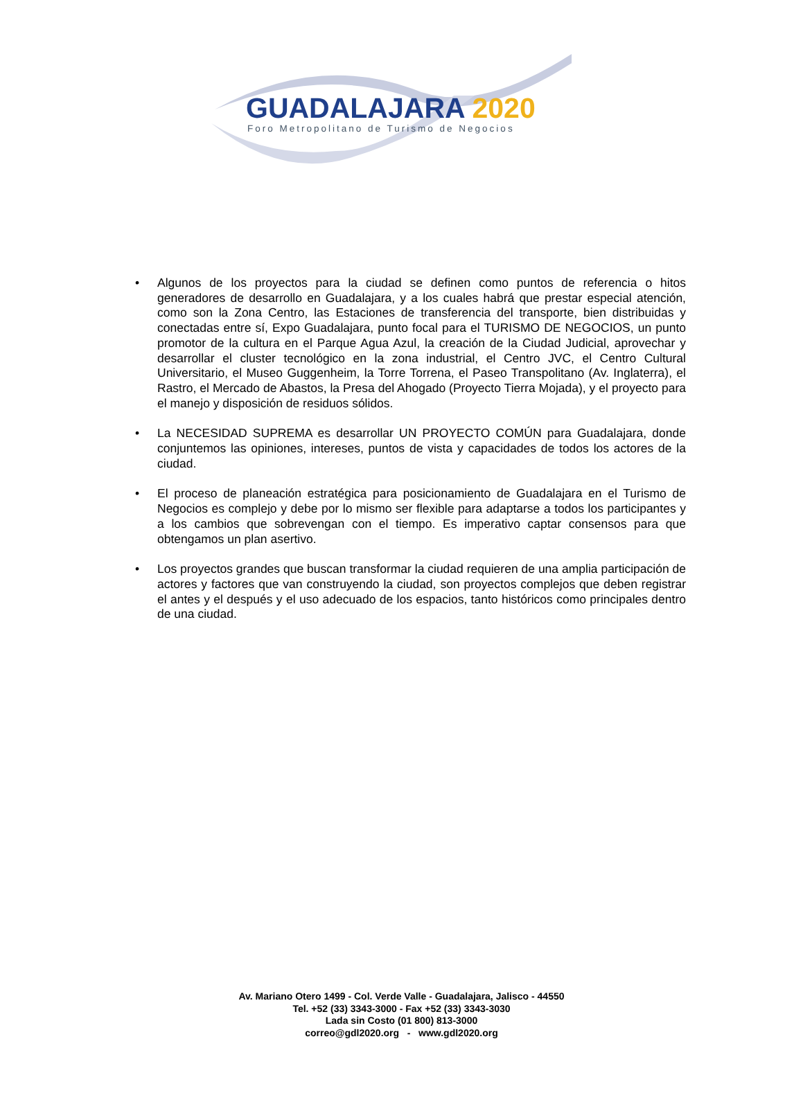GUADALAJARA 2020
Foro Metropolitano de Turismo de Negocios
• Algunos de los proyectos para la ciudad se definen como puntos de referencia o hitos generadores de desarrollo en Guadalajara, y a los cuales habrá que prestar especial atención, como son la Zona Centro, las Estaciones de transferencia del transporte, bien distribuidas y conectadas entre sí, Expo Guadalajara, punto focal para el TURISMO DE NEGOCIOS, un punto promotor de la cultura en el Parque Agua Azul, la creación de la Ciudad Judicial, aprovechar y desarrollar el cluster tecnológico en la zona industrial, el Centro JVC, el Centro Cultural Universitario, el Museo Guggenheim, la Torre Torrena, el Paseo Transpolitano (Av. Inglaterra), el Rastro, el Mercado de Abastos, la Presa del Ahogado (Proyecto Tierra Mojada), y el proyecto para el manejo y disposición de residuos sólidos.
• La NECESIDAD SUPREMA es desarrollar UN PROYECTO COMÚN para Guadalajara, donde conjuntemos las opiniones, intereses, puntos de vista y capacidades de todos los actores de la ciudad.
• El proceso de planeación estratégica para posicionamiento de Guadalajara en el Turismo de Negocios es complejo y debe por lo mismo ser flexible para adaptarse a todos los participantes y a los cambios que sobrevengan con el tiempo. Es imperativo captar consensos para que obtengamos un plan asertivo.
• Los proyectos grandes que buscan transformar la ciudad requieren de una amplia participación de actores y factores que van construyendo la ciudad, son proyectos complejos que deben registrar el antes y el después y el uso adecuado de los espacios, tanto históricos como principales dentro de una ciudad.
Av. Mariano Otero 1499 - Col. Verde Valle - Guadalajara, Jalisco - 44550
Tel. +52 (33) 3343-3000 - Fax +52 (33) 3343-3030
Lada sin Costo (01 800) 813-3000
correo@gdl2020.org - www.gdl2020.org